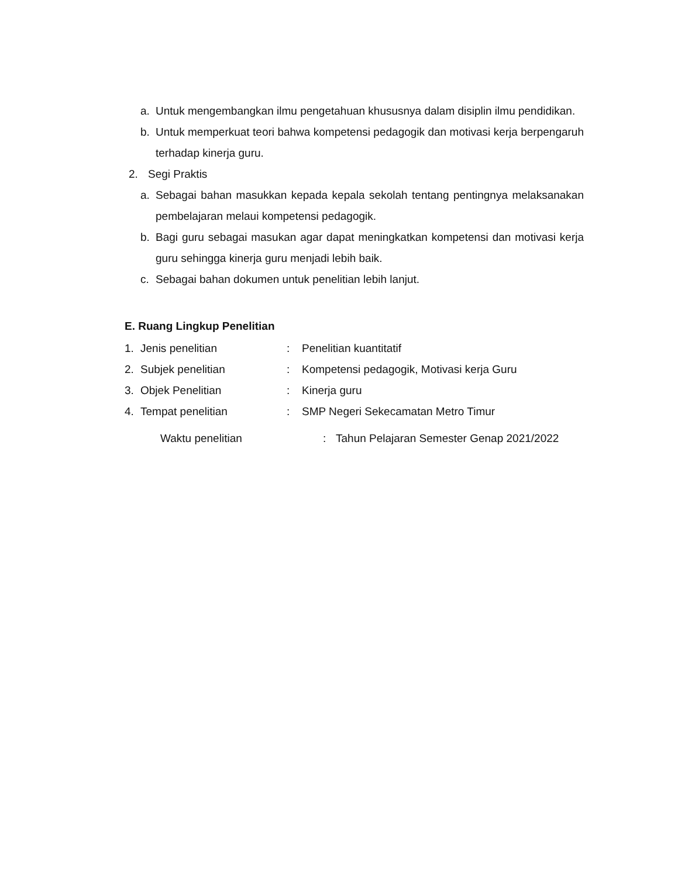a. Untuk mengembangkan ilmu pengetahuan khususnya dalam disiplin ilmu pendidikan.
b. Untuk memperkuat teori bahwa kompetensi pedagogik dan motivasi kerja berpengaruh terhadap kinerja guru.
2. Segi Praktis
a. Sebagai bahan masukkan kepada kepala sekolah tentang pentingnya melaksanakan pembelajaran melaui kompetensi pedagogik.
b. Bagi guru sebagai masukan agar dapat meningkatkan kompetensi dan motivasi kerja guru sehingga kinerja guru menjadi lebih baik.
c. Sebagai bahan dokumen untuk penelitian lebih lanjut.
E. Ruang Lingkup Penelitian
1. Jenis penelitian: Penelitian kuantitatif
2. Subjek penelitian: Kompetensi pedagogik, Motivasi kerja Guru
3. Objek Penelitian: Kinerja guru
4. Tempat penelitian: SMP Negeri Sekecamatan Metro Timur
Waktu penelitian: Tahun Pelajaran Semester Genap 2021/2022